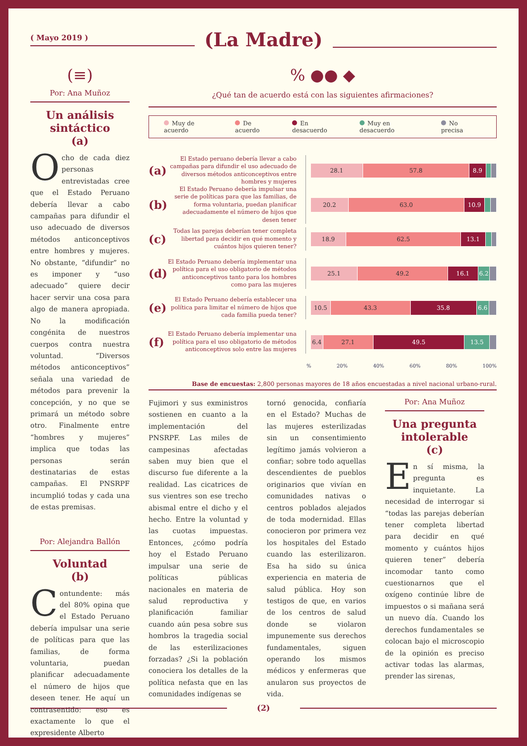( Mayo 2019 )
(La Madre)
(≡)
Por: Ana Muñoz
Un análisis sintáctico
(a)
Ocho de cada diez personas entrevistadas cree que el Estado Peruano debería llevar a cabo campañas para difundir el uso adecuado de diversos métodos anticonceptivos entre hombres y mujeres. No obstante, “difundir” no es imponer y “uso adecuado” quiere decir hacer servir una cosa para algo de manera apropiada. No la modificación congénita de nuestros cuerpos contra nuestra voluntad. “Diversos métodos anticonceptivos” señala una variedad de métodos para prevenir la concepción, y no que se primará un método sobre otro. Finalmente entre “hombres y mujeres” implica que todas las personas serán destinatarias de estas campañas. El PNSRPF incumplió todas y cada una de estas premisas.
Por: Alejandra Ballón
Voluntad
(b)
Contundente: más del 80% opina que el Estado Peruano debería impulsar una serie de políticas para que las familias, de forma voluntaria, puedan planificar adecuadamente el número de hijos que deseen tener. He aquí un contrasentido: eso es exactamente lo que el expresidente Alberto
% ●● ◆
¿Qué tan de acuerdo está con las siguientes afirmaciones?
Muy de acuerdo De acuerdo En desacuerdo Muy en desacuerdo No precisa
(a)
El Estado peruano debería llevar a cabo campañas para difundir el uso adecuado de diversos métodos anticonceptivos entre hombres y mujeres
28.1 57.8 8.9
(b)
El Estado Peruano debería impulsar una serie de políticas para que las familias, de forma voluntaria, puedan planificar adecuadamente el número de hijos que desen tener
20.2 63.0 10.9
(c)
Todas las parejas deberían tener completa libertad para decidir en qué momento y cuántos hijos quieren tener?
18.9 62.5 13.1
(d)
El Estado Peruano debería implementar una política para el uso obligatorio de métodos anticonceptivos tanto para los hombres como para las mujeres
25.1 49.2 16.1 6.2
(e)
El Estado Peruano debería establecer una política para limitar el número de hijos que cada familia pueda tener?
10.5 43.3 35.8 6.6
(f)
El Estado Peruano debería implementar una política para el uso obligatorio de métodos anticonceptivos solo entre las mujeres
6.4 27.1 49.5 13.5
% 20% 40% 60% 80% 100%
Base de encuestas: 2,800 personas mayores de 18 años encuestadas a nivel nacional urbano-rural.
Fujimori y sus exministros sostienen en cuanto a la implementación del PNSRPF. Las miles de campesinas afectadas saben muy bien que el discurso fue diferente a la realidad. Las cicatrices de sus vientres son ese trecho abismal entre el dicho y el hecho. Entre la voluntad y las cuotas impuestas. Entonces, ¿cómo podría hoy el Estado Peruano impulsar una serie de políticas públicas nacionales en materia de salud reproductiva y planificación familiar cuando aún pesa sobre sus hombros la tragedia social de las esterilizaciones forzadas? ¿Si la población conociera los detalles de la política nefasta que en las comunidades indígenas se
tornó genocida, confiaría en el Estado? Muchas de las mujeres esterilizadas sin un consentimiento legítimo jamás volvieron a confiar; sobre todo aquellas descendientes de pueblos originarios que vivían en comunidades nativas o centros poblados alejados de toda modernidad. Ellas conocieron por primera vez los hospitales del Estado cuando las esterilizaron. Esa ha sido su única experiencia en materia de salud pública. Hoy son testigos de que, en varios de los centros de salud donde se violaron impunemente sus derechos fundamentales, siguen operando los mismos médicos y enfermeras que anularon sus proyectos de vida.
Por: Ana Muñoz
Una pregunta intolerable
(c)
En sí misma, la pregunta es inquietante. La necesidad de interrogar si “todas las parejas deberían tener completa libertad para decidir en qué momento y cuántos hijos quieren tener” debería incomodar tanto como cuestionarnos que el oxígeno continúe libre de impuestos o si mañana será un nuevo día. Cuando los derechos fundamentales se colocan bajo el microscopio de la opinión es preciso activar todas las alarmas, prender las sirenas,
(2)